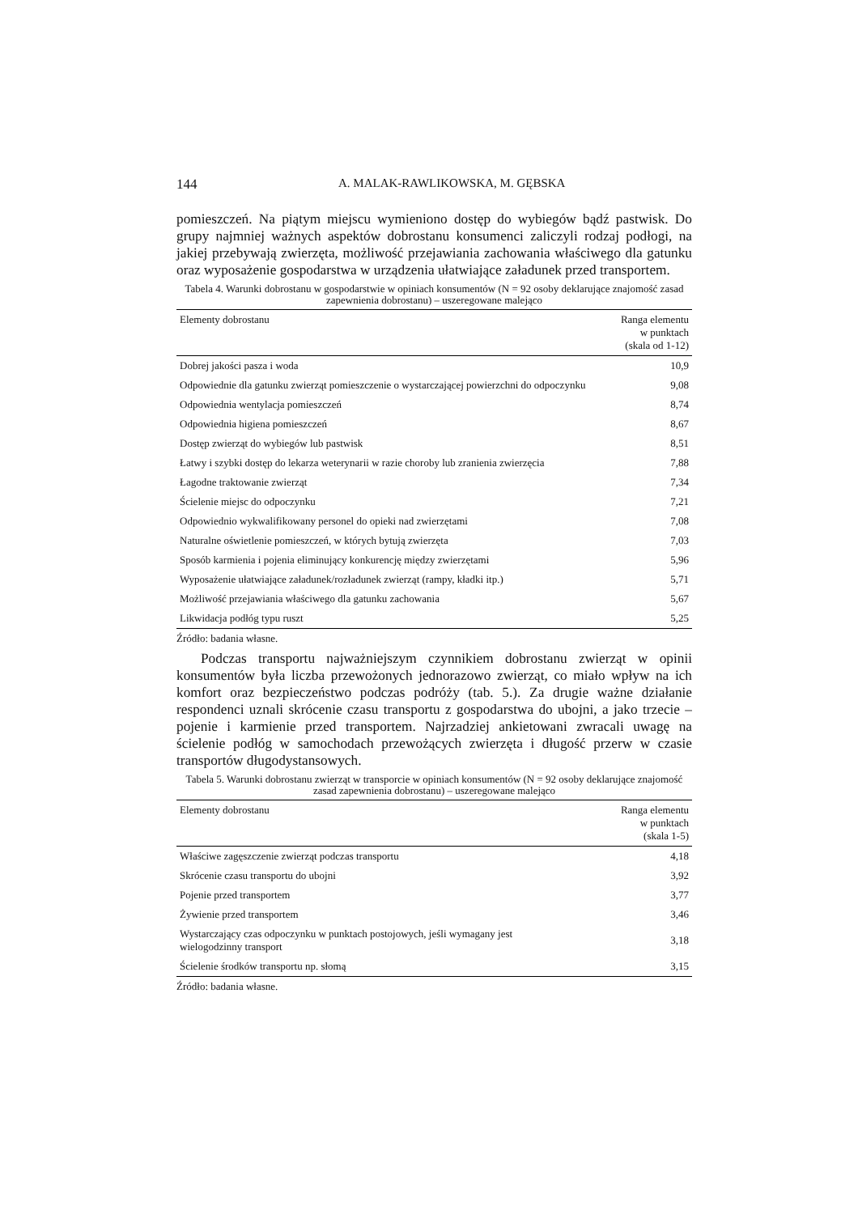144 A. MALAK-RAWLIKOWSKA, M. GĘBSKA
pomieszczeń. Na piątym miejscu wymieniono dostęp do wybiegów bądź pastwisk. Do grupy najmniej ważnych aspektów dobrostanu konsumenci zaliczyli rodzaj podłogi, na jakiej przebywają zwierzęta, możliwość przejawiania zachowania właściwego dla gatunku oraz wyposażenie gospodarstwa w urządzenia ułatwiające załadunek przed transportem.
Tabela 4. Warunki dobrostanu w gospodarstwie w opiniach konsumentów (N = 92 osoby deklarujące znajomość zasad zapewnienia dobrostanu) – uszeregowane malejąco
| Elementy dobrostanu | Ranga elementu w punktach (skala od 1-12) |
| --- | --- |
| Dobrej jakości pasza i woda | 10,9 |
| Odpowiednie dla gatunku zwierząt pomieszczenie o wystarczającej powierzchni do odpoczynku | 9,08 |
| Odpowiednia wentylacja pomieszczeń | 8,74 |
| Odpowiednia higiena pomieszczeń | 8,67 |
| Dostęp zwierząt do wybiegów lub pastwisk | 8,51 |
| Łatwy i szybki dostęp do lekarza weterynarii w razie choroby lub zranienia zwierzęcia | 7,88 |
| Łagodne traktowanie zwierząt | 7,34 |
| Ścielenie miejsc do odpoczynku | 7,21 |
| Odpowiednio wykwalifikowany personel do opieki nad zwierzętami | 7,08 |
| Naturalne oświetlenie pomieszczeń, w których bytują zwierzęta | 7,03 |
| Sposób karmienia i pojenia eliminujący konkurencję między zwierzętami | 5,96 |
| Wyposażenie ułatwiające załadunek/rozładunek zwierząt (rampy, kładki itp.) | 5,71 |
| Możliwość przejawiania właściwego dla gatunku zachowania | 5,67 |
| Likwidacja podłóg typu ruszt | 5,25 |
Źródło: badania własne.
Podczas transportu najważniejszym czynnikiem dobrostanu zwierząt w opinii konsumentów była liczba przewożonych jednorazowo zwierząt, co miało wpływ na ich komfort oraz bezpieczeństwo podczas podróży (tab. 5.). Za drugie ważne działanie respondenci uznali skrócenie czasu transportu z gospodarstwa do ubojni, a jako trzecie – pojenie i karmienie przed transportem. Najrzadziej ankietowani zwracali uwagę na ścielenie podłóg w samochodach przewożących zwierzęta i długość przerw w czasie transportów długodystansowych.
Tabela 5. Warunki dobrostanu zwierząt w transporcie w opiniach konsumentów (N = 92 osoby deklarujące znajomość zasad zapewnienia dobrostanu) – uszeregowane malejąco
| Elementy dobrostanu | Ranga elementu w punktach (skala 1-5) |
| --- | --- |
| Właściwe zagęszczenie zwierząt podczas transportu | 4,18 |
| Skrócenie czasu transportu do ubojni | 3,92 |
| Pojenie przed transportem | 3,77 |
| Żywienie przed transportem | 3,46 |
| Wystarczający czas odpoczynku w punktach postojowych, jeśli wymagany jest wielogodzinny transport | 3,18 |
| Ścielenie środków transportu np. słomą | 3,15 |
Źródło: badania własne.